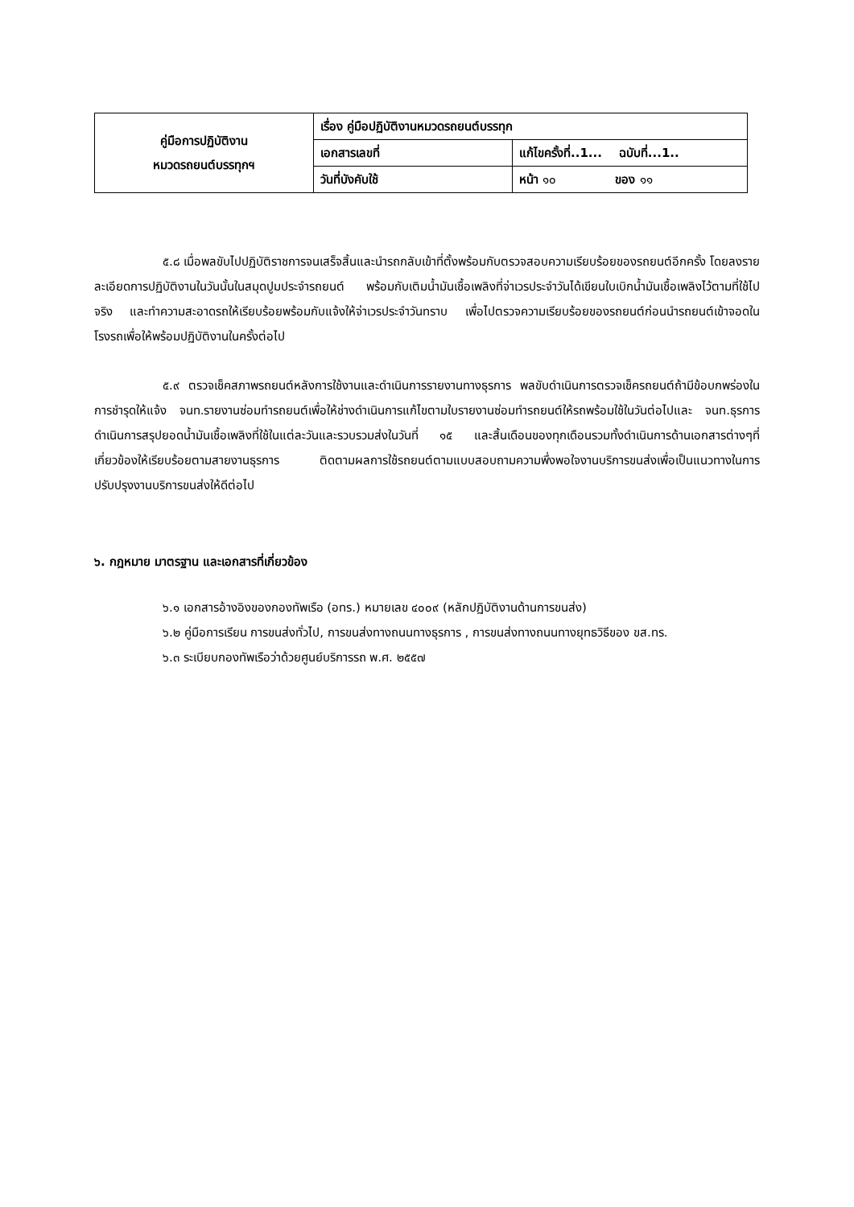| คู่มือการปฏิบัติงาน หมวดรถยนต์บรรทุกฯ | เรื่อง คู่มือปฏิบัติงานหมวดรถยนต์บรรทุก | |
| | เอกสารเลขที่ | แก้ไขครั้งที่..1... ฉบับที่...1.. |
| | วันที่บังคับใช้ | หน้า ๑๐ ของ ๑๑ |
๕.๘ เมื่อพลขับไปปฏิบัติราชการจนเสร็จสิ้นและนำรถกลับเข้าที่ตั้งพร้อมกับตรวจสอบความเรียบร้อยของรถยนต์อีกครั้ง โดยลงรายละเอียดการปฏิบัติงานในวันนั้นในสมุดปูมประจำรถยนต์ พร้อมกับเติมน้ำมันเชื้อเพลิงที่จ่าเวรประจำวันได้เขียนใบเบิกน้ำมันเชื้อเพลิงไว้ตามที่ใช้ไปจริง และทำความสะอาดรถให้เรียบร้อยพร้อมกับแจ้งให้จ่าเวรประจำวันทราบ เพื่อไปตรวจความเรียบร้อยของรถยนต์ก่อนนำรถยนต์เข้าจอดในโรงรถเพื่อให้พร้อมปฏิบัติงานในครั้งต่อไป
๕.๙ ตรวจเช็คสภาพรถยนต์หลังการใช้งานและดำเนินการรายงานทางธุรการ พลขับดำเนินการตรวจเช็ครถยนต์ถ้ามีข้อบกพร่องในการชำรุดให้แจ้ง จนท.รายงานซ่อมทำรถยนต์เพื่อให้ช่างดำเนินการแก้ไขตามใบรายงานซ่อมทำรถยนต์ให้รถพร้อมใช้ในวันต่อไปและ จนท.ธุรการดำเนินการสรุปยอดน้ำมันเชื้อเพลิงที่ใช้ในแต่ละวันและรวบรวมส่งในวันที่ ๑๕ และสิ้นเดือนของทุกเดือนรวมทั้งดำเนินการด้านเอกสารต่างๆที่เกี่ยวข้องให้เรียบร้อยตามสายงานธุรการ ติดตามผลการใช้รถยนต์ตามแบบสอบถามความพึ่งพอใจงานบริการขนส่งเพื่อเป็นแนวทางในการปรับปรุงงานบริการขนส่งให้ดีต่อไป
๖. กฎหมาย มาตรฐาน และเอกสารที่เกี่ยวข้อง
๖.๑ เอกสารอ้างอิงของกองทัพเรือ (อทร.) หมายเลข ๔๐๐๙ (หลักปฏิบัติงานด้านการขนส่ง)
๖.๒ คู่มือการเรียน การขนส่งทั่วไป, การขนส่งทางถนนทางธุรการ , การขนส่งทางถนนทางยุทธวิธีของ ขส.ทร.
๖.๓ ระเบียบกองทัพเรือว่าด้วยศูนย์บริการรถ พ.ศ. ๒๕๕๗